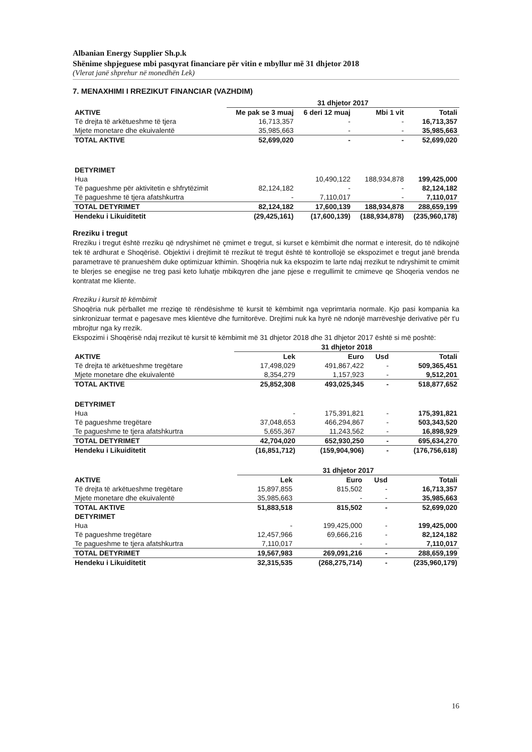Albanian Energy Supplier Sh.p.k
Shënime shpjeguese mbi pasqyrat financiare për vitin e mbyllur më 31 dhjetor 2018
(Vlerat janë shprehur në monedhën Lek)
7. MENAXHIMI I RREZIKUT FINANCIAR (VAZHDIM)
| | 31 dhjetor 2017 | | | |
| --- | --- | --- | --- | --- |
| AKTIVE | Me pak se 3 muaj | 6 deri 12 muaj | Mbi 1 vit | Totali |
| Të drejta të arkëtueshme të tjera | 16,713,357 | - | - | 16,713,357 |
| Mjete monetare dhe ekuivalentë | 35,985,663 | - | - | 35,985,663 |
| TOTAL AKTIVE | 52,699,020 | - | - | 52,699,020 |
| DETYRIMET | | | | |
| Hua | | 10,490,122 | 188,934,878 | 199,425,000 |
| Të pagueshme për aktivitetin e shfrytëzimit | 82,124,182 | - | - | 82,124,182 |
| Të pagueshme të tjera afatshkurtra | - | 7,110,017 | - | 7,110,017 |
| TOTAL DETYRIMET | 82,124,182 | 17,600,139 | 188,934,878 | 288,659,199 |
| Hendeku i Likuiditetit | (29,425,161) | (17,600,139) | (188,934,878) | (235,960,178) |
Rreziku i tregut
Rreziku i tregut është rreziku që ndryshimet në çmimet e tregut, si kurset e këmbimit dhe normat e interesit, do të ndikojnë tek të ardhurat e Shoqërisë. Objektivi i drejtimit të rrezikut të tregut është të kontrollojë se ekspozimet e tregut janë brenda parametrave të pranueshëm duke optimizuar kthimin. Shoqëria nuk ka ekspozim te larte ndaj rrezikut te ndryshimit te cmimit te blerjes se enegjise ne treg pasi keto luhatje mbikqyren dhe jane pjese e rregullimit te cmimeve qe Shoqeria vendos ne kontratat me kliente.
Rreziku i kursit të këmbimit
Shoqëria nuk përballet me rreziqe të rëndësishme të kursit të këmbimit nga veprimtaria normale. Kjo pasi kompania ka sinkronizuar termat e pagesave mes klientëve dhe furnitorëve. Drejtimi nuk ka hyrë në ndonjë marrëveshje derivative për t'u mbrojtur nga ky rrezik.
Ekspozimi i Shoqërisë ndaj rrezikut të kursit të këmbimit më 31 dhjetor 2018 dhe 31 dhjetor 2017 është si më poshtë:
| | 31 dhjetor 2018 | | | |
| --- | --- | --- | --- | --- |
| AKTIVE | Lek | Euro | Usd | Totali |
| Të drejta të arkëtueshme tregëtare | 17,498,029 | 491,867,422 | - | 509,365,451 |
| Mjete monetare dhe ekuivalentë | 8,354,279 | 1,157,923 | - | 9,512,201 |
| TOTAL AKTIVE | 25,852,308 | 493,025,345 | - | 518,877,652 |
| DETYRIMET | | | | |
| Hua | - | 175,391,821 | - | 175,391,821 |
| Të pagueshme tregëtare | 37,048,653 | 466,294,867 | - | 503,343,520 |
| Te pagueshme te tjera afatshkurtra | 5,655,367 | 11,243,562 | - | 16,898,929 |
| TOTAL DETYRIMET | 42,704,020 | 652,930,250 | - | 695,634,270 |
| Hendeku i Likuiditetit | (16,851,712) | (159,904,906) | - | (176,756,618) |
| | 31 dhjetor 2017 | | | |
| --- | --- | --- | --- | --- |
| AKTIVE | Lek | Euro | Usd | Totali |
| Të drejta të arkëtueshme tregëtare | 15,897,855 | 815,502 | - | 16,713,357 |
| Mjete monetare dhe ekuivalentë | 35,985,663 | - | - | 35,985,663 |
| TOTAL AKTIVE | 51,883,518 | 815,502 | - | 52,699,020 |
| DETYRIMET | | | | |
| Hua | - | 199,425,000 | - | 199,425,000 |
| Të pagueshme tregëtare | 12,457,966 | 69,666,216 | - | 82,124,182 |
| Te pagueshme te tjera afatshkurtra | 7,110,017 | - | - | 7,110,017 |
| TOTAL DETYRIMET | 19,567,983 | 269,091,216 | - | 288,659,199 |
| Hendeku i Likuiditetit | 32,315,535 | (268,275,714) | - | (235,960,179) |
16